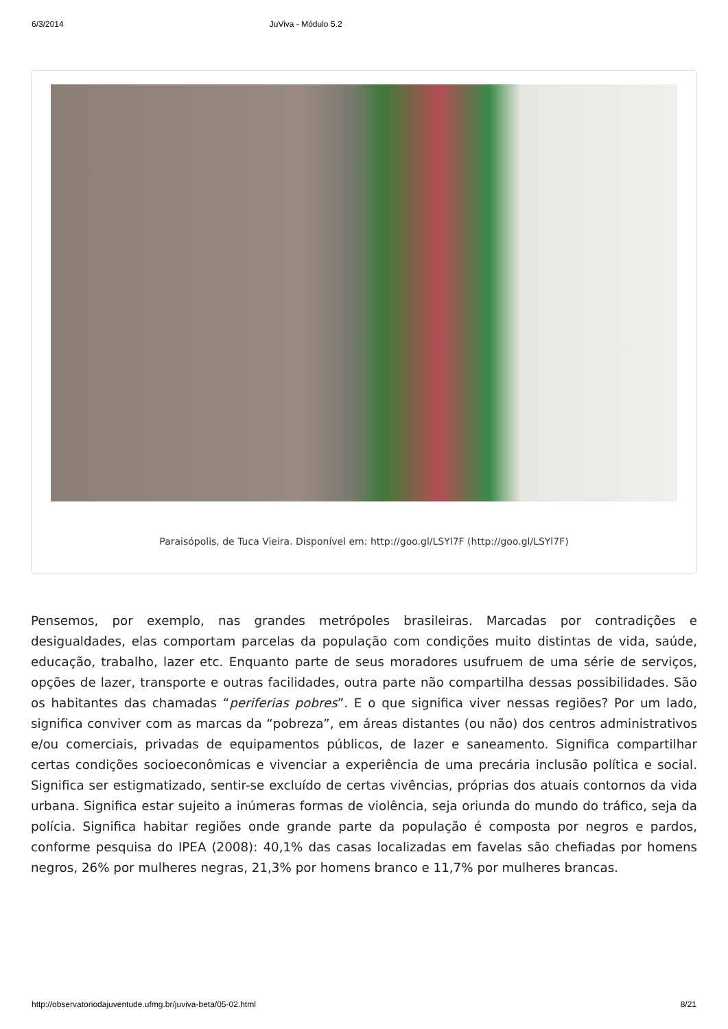6/3/2014 JuViva - Módulo 5.2
Paraisópolis, de Tuca Vieira. Disponível em: http://goo.gl/LSYl7F (http://goo.gl/LSYl7F)
Pensemos, por exemplo, nas grandes metrópoles brasileiras. Marcadas por contradições e desigualdades, elas comportam parcelas da população com condições muito distintas de vida, saúde, educação, trabalho, lazer etc. Enquanto parte de seus moradores usufruem de uma série de serviços, opções de lazer, transporte e outras facilidades, outra parte não compartilha dessas possibilidades. São os habitantes das chamadas “periferias pobres”. E o que significa viver nessas regiões? Por um lado, significa conviver com as marcas da “pobreza”, em áreas distantes (ou não) dos centros administrativos e/ou comerciais, privadas de equipamentos públicos, de lazer e saneamento. Significa compartilhar certas condições socioeconômicas e vivenciar a experiência de uma precária inclusão política e social. Significa ser estigmatizado, sentir-se excluído de certas vivências, próprias dos atuais contornos da vida urbana. Significa estar sujeito a inúmeras formas de violência, seja oriunda do mundo do tráfico, seja da polícia. Significa habitar regiões onde grande parte da população é composta por negros e pardos, conforme pesquisa do IPEA (2008): 40,1% das casas localizadas em favelas são chefiadas por homens negros, 26% por mulheres negras, 21,3% por homens branco e 11,7% por mulheres brancas.
http://observatoriodajuventude.ufmg.br/juviva-beta/05-02.html 8/21